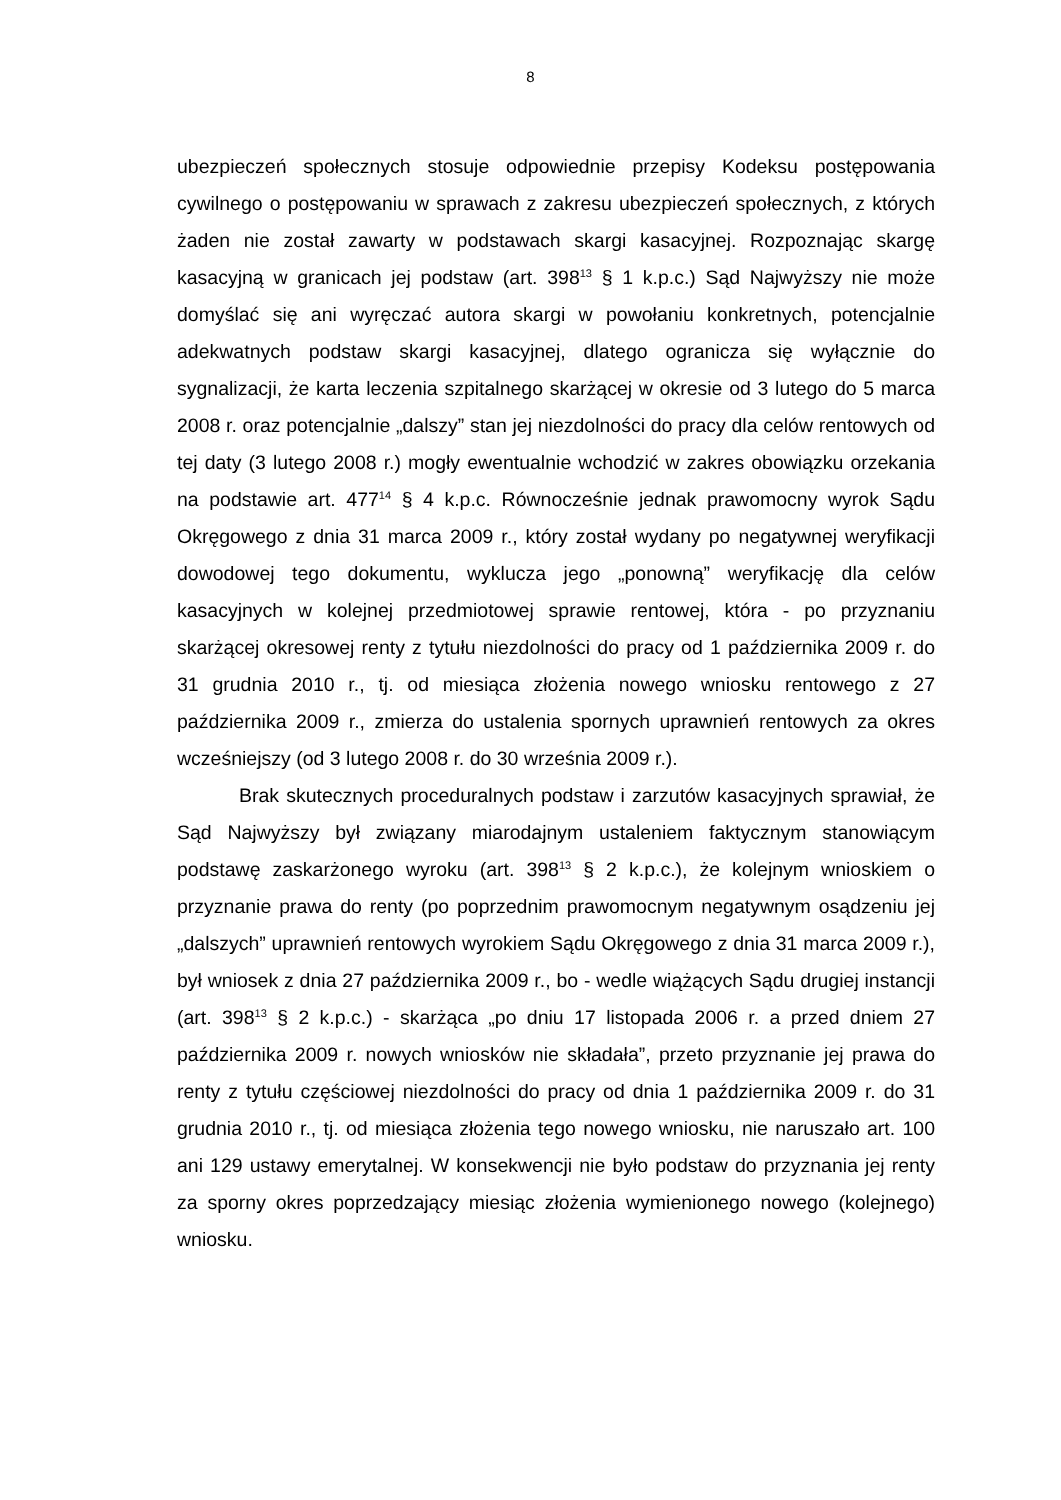8
ubezpieczeń społecznych stosuje odpowiednie przepisy Kodeksu postępowania cywilnego o postępowaniu w sprawach z zakresu ubezpieczeń społecznych, z których żaden nie został zawarty w podstawach skargi kasacyjnej. Rozpoznając skargę kasacyjną w granicach jej podstaw (art. 398<sup>13</sup> § 1 k.p.c.) Sąd Najwyższy nie może domyślać się ani wyręczać autora skargi w powołaniu konkretnych, potencjalnie adekwatnych podstaw skargi kasacyjnej, dlatego ogranicza się wyłącznie do sygnalizacji, że karta leczenia szpitalnego skarżącej w okresie od 3 lutego do 5 marca 2008 r. oraz potencjalnie „dalszy” stan jej niezdolności do pracy dla celów rentowych od tej daty (3 lutego 2008 r.) mogły ewentualnie wchodzić w zakres obowiązku orzekania na podstawie art. 477<sup>14</sup> § 4 k.p.c. Równocześnie jednak prawomocny wyrok Sądu Okręgowego z dnia 31 marca 2009 r., który został wydany po negatywnej weryfikacji dowodowej tego dokumentu, wyklucza jego „ponowną” weryfikację dla celów kasacyjnych w kolejnej przedmiotowej sprawie rentowej, która - po przyznaniu skarżącej okresowej renty z tytułu niezdolności do pracy od 1 października 2009 r. do 31 grudnia 2010 r., tj. od miesiąca złożenia nowego wniosku rentowego z 27 października 2009 r., zmierza do ustalenia spornych uprawnień rentowych za okres wcześniejszy (od 3 lutego 2008 r. do 30 września 2009 r.).
Brak skutecznych proceduralnych podstaw i zarzutów kasacyjnych sprawiał, że Sąd Najwyższy był związany miarodajnym ustaleniem faktycznym stanowiącym podstawę zaskarżonego wyroku (art. 398<sup>13</sup> § 2 k.p.c.), że kolejnym wnioskiem o przyznanie prawa do renty (po poprzednim prawomocnym negatywnym osądzeniu jej „dalszych” uprawnień rentowych wyrokiem Sądu Okręgowego z dnia 31 marca 2009 r.), był wniosek z dnia 27 października 2009 r., bo - wedle wiążących Sądu drugiej instancji (art. 398<sup>13</sup> § 2 k.p.c.) - skarżąca „po dniu 17 listopada 2006 r. a przed dniem 27 października 2009 r. nowych wniosków nie składała”, przeto przyznanie jej prawa do renty z tytułu częściowej niezdolności do pracy od dnia 1 października 2009 r. do 31 grudnia 2010 r., tj. od miesiąca złożenia tego nowego wniosku, nie naruszało art. 100 ani 129 ustawy emerytalnej. W konsekwencji nie było podstaw do przyznania jej renty za sporny okres poprzedzający miesiąc złożenia wymienionego nowego (kolejnego) wniosku.